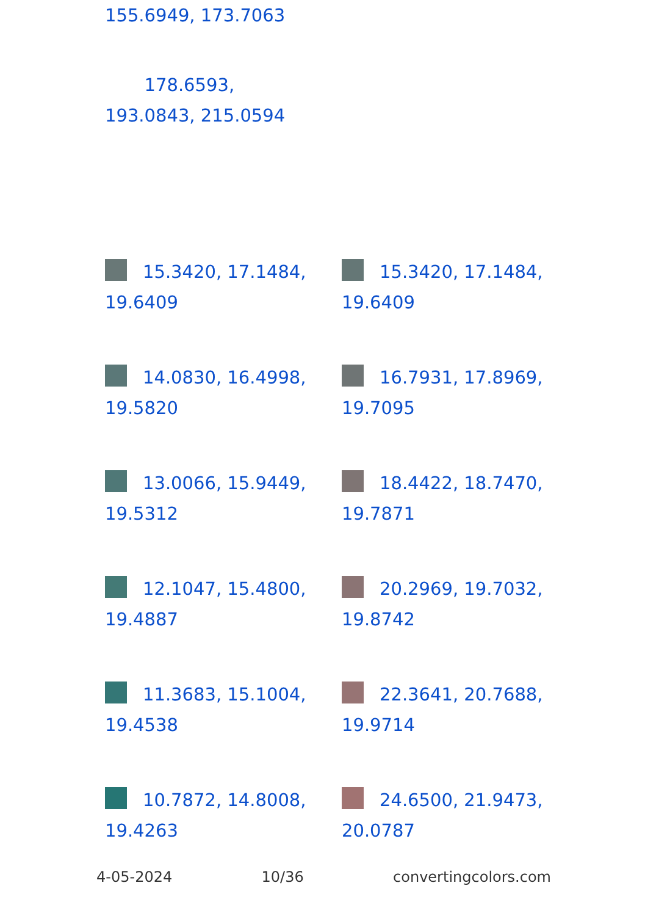155.6949, 173.7063
178.6593, 193.0843, 215.0594
15.3420, 17.1484, 19.6409
15.3420, 17.1484, 19.6409
14.0830, 16.4998, 19.5820
16.7931, 17.8969, 19.7095
13.0066, 15.9449, 19.5312
18.4422, 18.7470, 19.7871
12.1047, 15.4800, 19.4887
20.2969, 19.7032, 19.8742
11.3683, 15.1004, 19.4538
22.3641, 20.7688, 19.9714
10.7872, 14.8008, 19.4263
24.6500, 21.9473, 20.0787
4-05-2024 10/36 convertingcolors.com